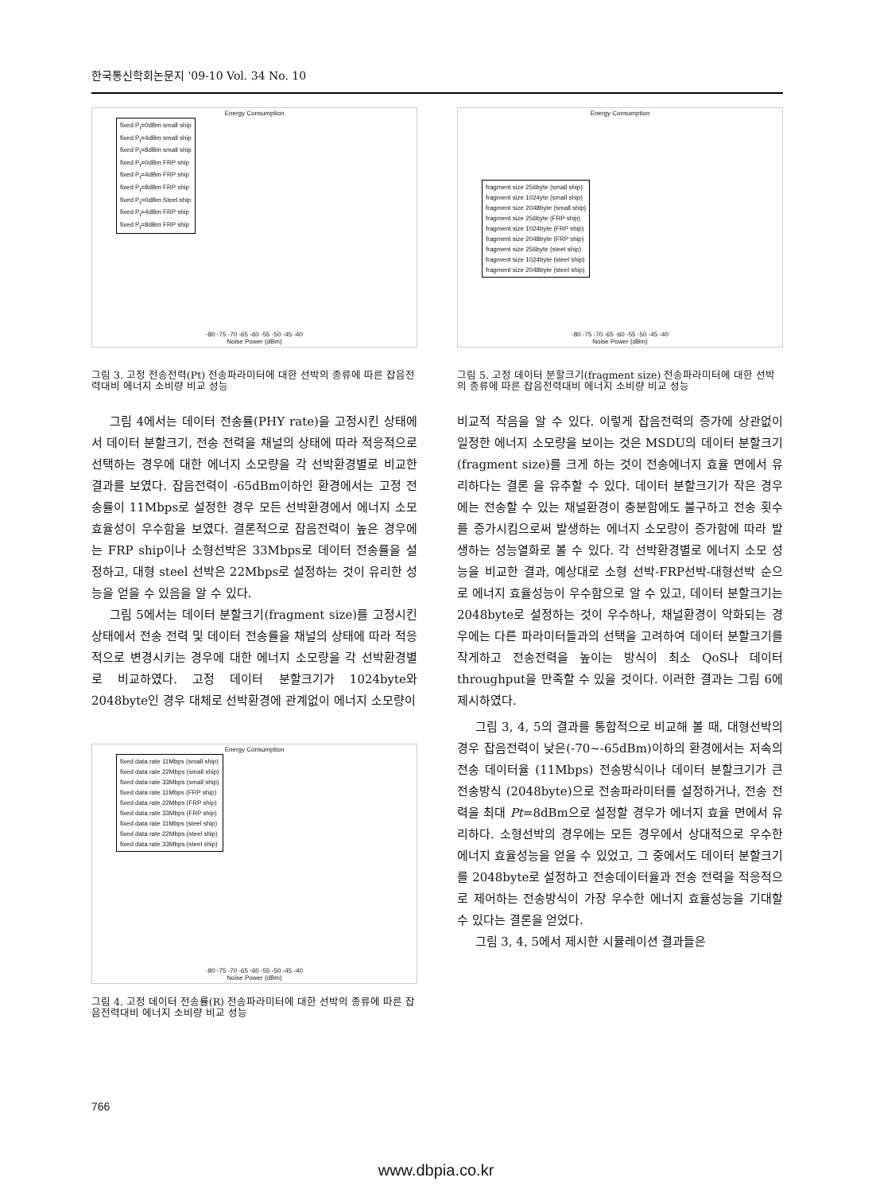한국통신학회논문지 '09-10 Vol. 34 No. 10
Energy Consumption
fixed P<sub>t</sub>=0dBm small ship
fixed P<sub>t</sub>=4dBm small ship
fixed P<sub>t</sub>=8dBm small ship
fixed P<sub>t</sub>=0dBm FRP ship
fixed P<sub>t</sub>=4dBm FRP ship
fixed P<sub>t</sub>=8dBm FRP ship
fixed P<sub>t</sub>=0dBm Steel ship
fixed P<sub>t</sub>=4dBm FRP ship
fixed P<sub>t</sub>=8dBm FRP ship
-80 -75 -70 -65 -60 -55 -50 -45 -40
Noise Power (dBm)
그림 3. 고정 전송전력(Pt) 전송파라미터에 대한 선박의 종류에 따른 잡음전력대비 에너지 소비량 비교 성능
그림 4에서는 데이터 전송률(PHY rate)을 고정시킨 상태에서 데이터 분할크기, 전송 전력을 채널의 상태에 따라 적응적으로 선택하는 경우에 대한 에너지 소모량을 각 선박환경별로 비교한 결과를 보였다. 잡음전력이 -65dBm이하인 환경에서는 고정 전송률이 11Mbps로 설정한 경우 모든 선박환경에서 에너지 소모효율성이 우수함을 보였다. 결론적으로 잡음전력이 높은 경우에는 FRP ship이나 소형선박은 33Mbps로 데이터 전송률을 설정하고, 대형 steel 선박은 22Mbps로 설정하는 것이 유리한 성능을 얻을 수 있음을 알 수 있다.
그림 5에서는 데이터 분할크기(fragment size)를 고정시킨 상태에서 전송 전력 및 데이터 전송률을 채널의 상태에 따라 적응적으로 변경시키는 경우에 대한 에너지 소모량을 각 선박환경별로 비교하였다. 고정 데이터 분할크기가 1024byte와 2048byte인 경우 대체로 선박환경에 관계없이 에너지 소모량이
Energy Consumption
fixed data rate 11Mbps (small ship)
fixed data rate 22Mbps (small ship)
fixed data rate 33Mbps (small ship)
fixed data rate 11Mbps (FRP ship)
fixed data rate 22Mbps (FRP ship)
fixed data rate 33Mbps (FRP ship)
fixed data rate 11Mbps (steel ship)
fixed data rate 22Mbps (steel ship)
fixed data rate 33Mbps (steel ship)
-80 -75 -70 -65 -60 -55 -50 -45 -40
Noise Power (dBm)
그림 4. 고정 데이터 전송률(R) 전송파라미터에 대한 선박의 종류에 따른 잡음전력대비 에너지 소비량 비교 성능
Energy Consumption
fragment size 256byte (small ship)
fragment size 1024yte (small ship)
fragment size 2048byte (small ship)
fragment size 256byte (FRP ship)
fragment size 1024byte (FRP ship)
fragment size 2048byte (FRP ship)
fragment size 256byte (steel ship)
fragment size 1024byte (steel ship)
fragment size 2048byte (steel ship)
-80 -75 -70 -65 -60 -55 -50 -45 -40
Noise Power (dBm)
그림 5. 고정 데이터 분할크기(fragment size) 전송파라미터에 대한 선박의 종류에 따른 잡음전력대비 에너지 소비량 비교 성능
비교적 작음을 알 수 있다. 이렇게 잡음전력의 증가에 상관없이 일정한 에너지 소모량을 보이는 것은 MSDU의 데이터 분할크기(fragment size)를 크게 하는 것이 전송에너지 효율 면에서 유리하다는 결론 을 유추할 수 있다. 데이터 분할크기가 작은 경우에는 전송할 수 있는 채널환경이 충분함에도 불구하고 전송 횟수를 증가시킴으로써 발생하는 에너지 소모량이 증가함에 따라 발생하는 성능열화로 볼 수 있다. 각 선박환경별로 에너지 소모 성능을 비교한 결과, 예상대로 소형 선박-FRP선박-대형선박 순으로 에너지 효율성능이 우수함으로 알 수 있고, 데이터 분할크기는 2048byte로 설정하는 것이 우수하나, 채널환경이 악화되는 경우에는 다른 파라미터들과의 선택을 고려하여 데이터 분할크기를 작게하고 전송전력을 높이는 방식이 최소 QoS나 데이터 throughput을 만족할 수 있을 것이다. 이러한 결과는 그림 6에 제시하였다.
그림 3, 4, 5의 결과를 통합적으로 비교해 볼 때, 대형선박의 경우 잡음전력이 낮은(-70~-65dBm)이하의 환경에서는 저속의 전송 데이터율 (11Mbps) 전송방식이나 데이터 분할크기가 큰 전송방식 (2048byte)으로 전송파라미터를 설정하거나, 전송 전력을 최대 Pt=8dBm으로 설정할 경우가 에너지 효율 면에서 유리하다. 소형선박의 경우에는 모든 경우에서 상대적으로 우수한 에너지 효율성능을 얻을 수 있었고, 그 중에서도 데이터 분할크기를 2048byte로 설정하고 전송데이터율과 전송 전력을 적응적으로 제어하는 전송방식이 가장 우수한 에너지 효율성능을 기대할 수 있다는 결론을 얻었다.
그림 3, 4, 5에서 제시한 시뮬레이션 결과들은
766
www.dbpia.co.kr